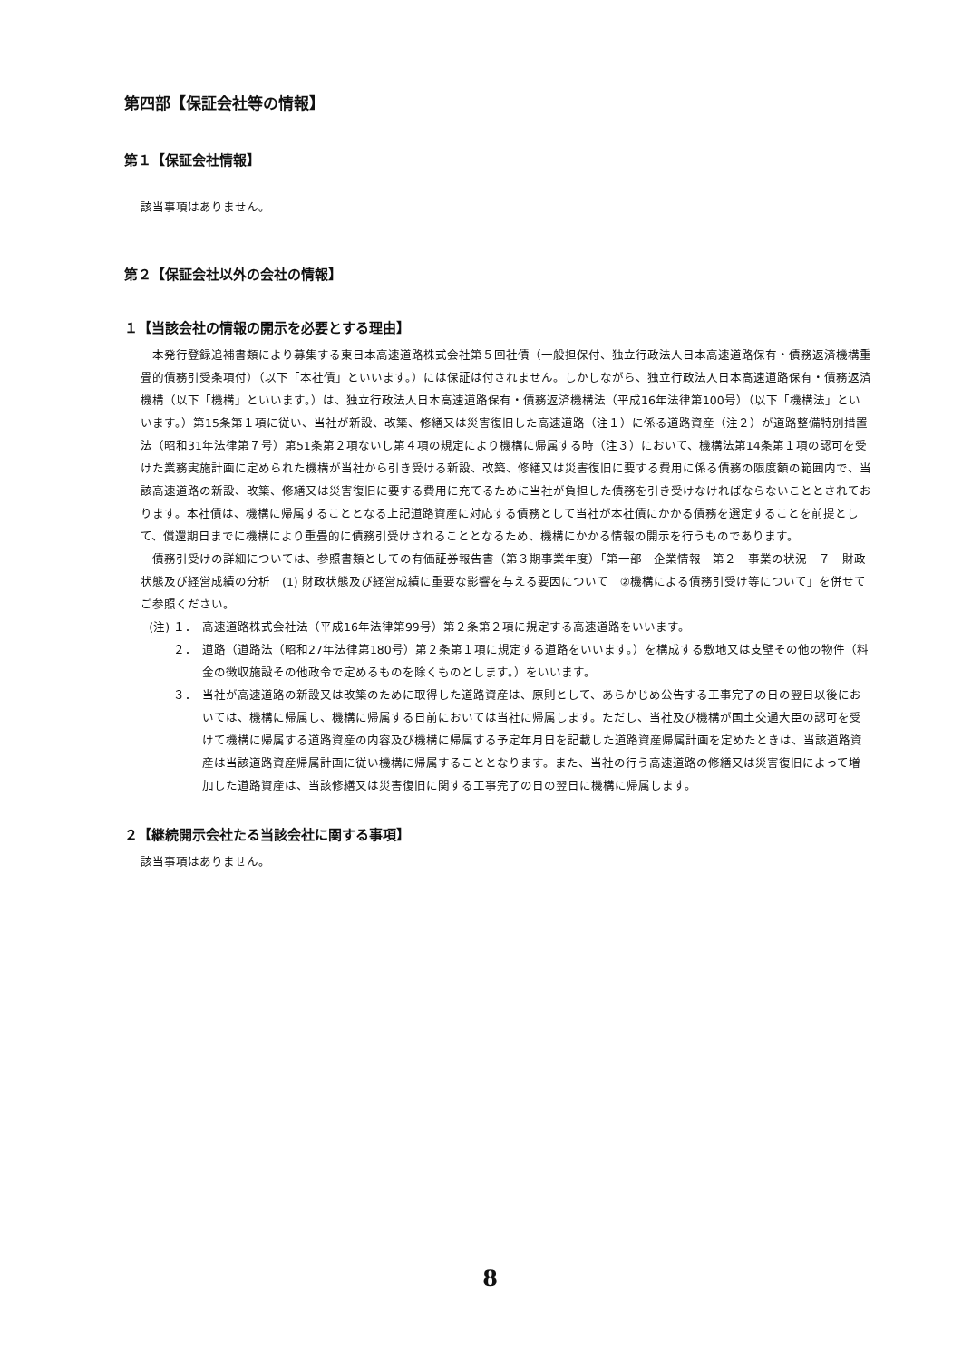第四部【保証会社等の情報】
第１【保証会社情報】
該当事項はありません。
第２【保証会社以外の会社の情報】
１【当該会社の情報の開示を必要とする理由】
　本発行登録追補書類により募集する東日本高速道路株式会社第５回社債（一般担保付、独立行政法人日本高速道路保有・債務返済機構重畳的債務引受条項付）（以下「本社債」といいます。）には保証は付されません。しかしながら、独立行政法人日本高速道路保有・債務返済機構（以下「機構」といいます。）は、独立行政法人日本高速道路保有・債務返済機構法（平成16年法律第100号）（以下「機構法」といいます。）第15条第１項に従い、当社が新設、改築、修繕又は災害復旧した高速道路（注１）に係る道路資産（注２）が道路整備特別措置法（昭和31年法律第７号）第51条第２項ないし第４項の規定により機構に帰属する時（注３）において、機構法第14条第１項の認可を受けた業務実施計画に定められた機構が当社から引き受ける新設、改築、修繕又は災害復旧に要する費用に係る債務の限度額の範囲内で、当該高速道路の新設、改築、修繕又は災害復旧に要する費用に充てるために当社が負担した債務を引き受けなければならないこととされております。本社債は、機構に帰属することとなる上記道路資産に対応する債務として当社が本社債にかかる債務を選定することを前提として、償還期日までに機構により重畳的に債務引受けされることとなるため、機構にかかる情報の開示を行うものであります。
　債務引受けの詳細については、参照書類としての有価証券報告書（第３期事業年度）「第一部　企業情報　第２　事業の状況　７　財政状態及び経営成績の分析　(1) 財政状態及び経営成績に重要な影響を与える要因について　②機構による債務引受け等について」を併せてご参照ください。
(注) １． 高速道路株式会社法（平成16年法律第99号）第２条第２項に規定する高速道路をいいます。
２． 道路（道路法（昭和27年法律第180号）第２条第１項に規定する道路をいいます。）を構成する敷地又は支壁その他の物件（料金の徴収施設その他政令で定めるものを除くものとします。）をいいます。
３． 当社が高速道路の新設又は改築のために取得した道路資産は、原則として、あらかじめ公告する工事完了の日の翌日以後においては、機構に帰属し、機構に帰属する日前においては当社に帰属します。ただし、当社及び機構が国土交通大臣の認可を受けて機構に帰属する道路資産の内容及び機構に帰属する予定年月日を記載した道路資産帰属計画を定めたときは、当該道路資産は当該道路資産帰属計画に従い機構に帰属することとなります。また、当社の行う高速道路の修繕又は災害復旧によって増加した道路資産は、当該修繕又は災害復旧に関する工事完了の日の翌日に機構に帰属します。
２【継続開示会社たる当該会社に関する事項】
該当事項はありません。
8